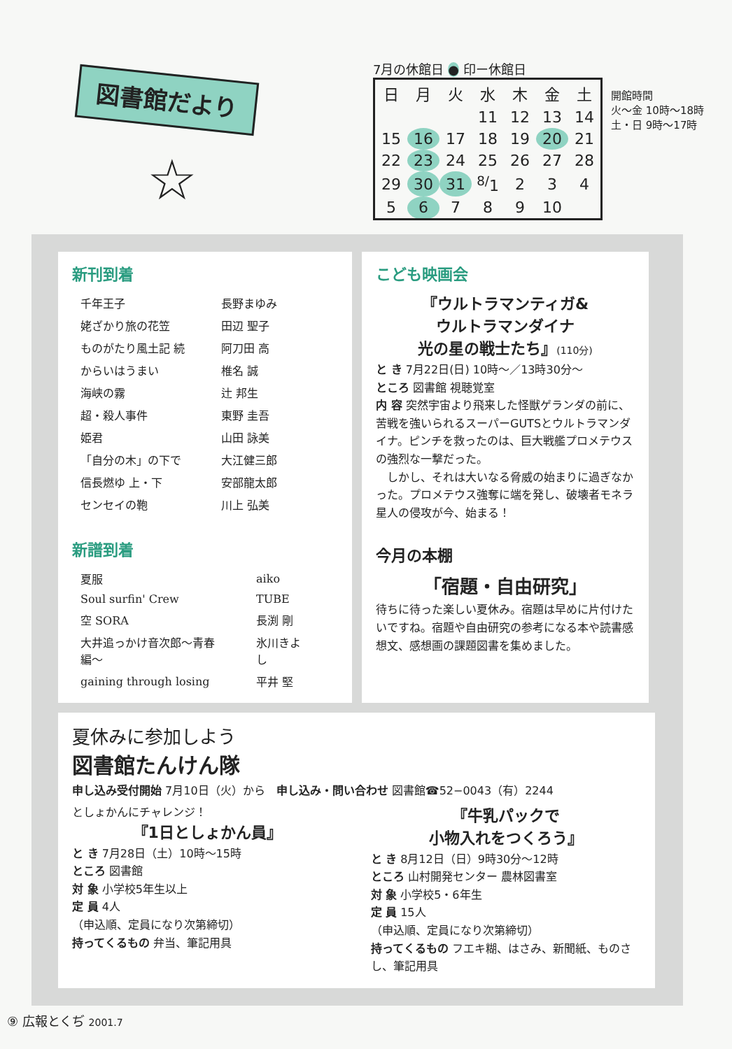図書館だより
☆
7月の休館日 ● 印ー休館日
| 日 | 月 | 火 | 水 | 木 | 金 | 土 |
| --- | --- | --- | --- | --- | --- | --- |
| | | | 11 | 12 | 13 | 14 |
| 15 | 16 | 17 | 18 | 19 | 20 | 21 |
| 22 | 23 | 24 | 25 | 26 | 27 | 28 |
| 29 | 30 | 31 | <sup>8/</sup>1 | 2 | 3 | 4 |
| 5 | 6 | 7 | 8 | 9 | 10 | |
開館時間
火〜金 10時〜18時
土・日 9時〜17時
新刊到着
| 千年王子 | 長野まゆみ |
| 姥ざかり旅の花笠 | 田辺 聖子 |
| ものがたり風土記 続 | 阿刀田 高 |
| からいはうまい | 椎名 誠 |
| 海峡の霧 | 辻 邦生 |
| 超・殺人事件 | 東野 圭吾 |
| 姫君 | 山田 詠美 |
| 「自分の木」の下で | 大江健三郎 |
| 信長燃ゆ 上・下 | 安部龍太郎 |
| センセイの鞄 | 川上 弘美 |
新譜到着
| 夏服 | aiko |
| Soul surfin' Crew | TUBE |
| 空 SORA | 長渕 剛 |
| 大井追っかけ音次郎〜青春編〜 | 氷川きよし |
| gaining through losing | 平井 堅 |
こども映画会
『ウルトラマンティガ&
ウルトラマンダイナ
光の星の戦士たち』(110分)
と き 7月22日(日) 10時〜／13時30分〜
ところ 図書館 視聴覚室
内 容 突然宇宙より飛来した怪獣ゲランダの前に、苦戦を強いられるスーパーGUTSとウルトラマンダイナ。ピンチを救ったのは、巨大戦艦プロメテウスの強烈な一撃だった。
　しかし、それは大いなる脅威の始まりに過ぎなかった。プロメテウス強奪に端を発し、破壊者モネラ星人の侵攻が今、始まる！
今月の本棚
「宿題・自由研究」
待ちに待った楽しい夏休み。宿題は早めに片付けたいですね。宿題や自由研究の参考になる本や読書感想文、感想画の課題図書を集めました。
夏休みに参加しよう
図書館たんけん隊
申し込み受付開始 7月10日（火）から　申し込み・問い合わせ 図書館☎52−0043（有）2244
としょかんにチャレンジ！
『1日としょかん員』
と き 7月28日（土）10時〜15時
ところ 図書館
対 象 小学校5年生以上
定 員 4人
（申込順、定員になり次第締切）
持ってくるもの 弁当、筆記用具
『牛乳パックで
小物入れをつくろう』
と き 8月12日（日）9時30分〜12時
ところ 山村開発センター 農林図書室
対 象 小学校5・6年生
定 員 15人
（申込順、定員になり次第締切）
持ってくるもの フエキ糊、はさみ、新聞紙、ものさし、筆記用具
⑨ 広報とくぢ 2001.7